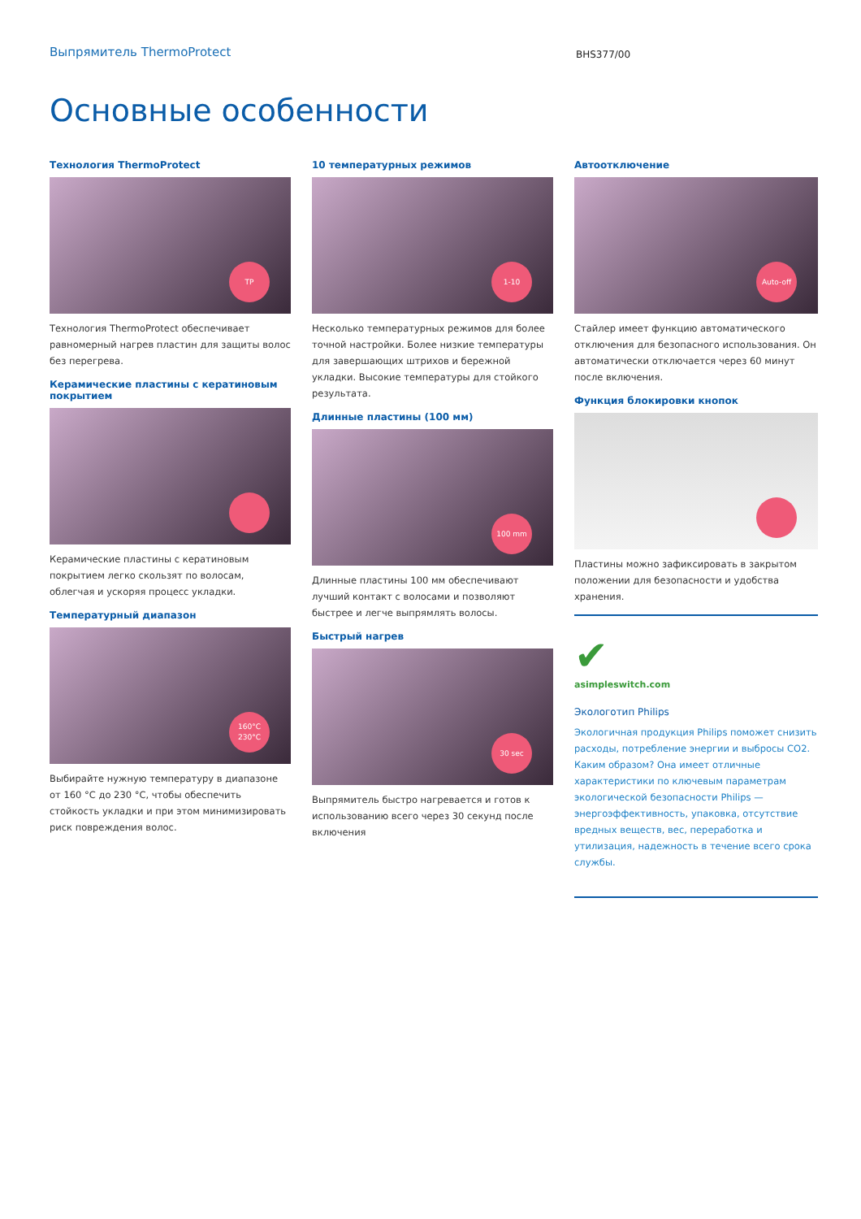Выпрямитель ThermoProtect
BHS377/00
Основные особенности
Технология ThermoProtect
TP
Технология ThermoProtect обеспечивает равномерный нагрев пластин для защиты волос без перегрева.
Керамические пластины с кератиновым покрытием
Керамические пластины с кератиновым покрытием легко скользят по волосам, облегчая и ускоряя процесс укладки.
Температурный диапазон
160°C
230°C
Выбирайте нужную температуру в диапазоне от 160 °C до 230 °C, чтобы обеспечить стойкость укладки и при этом минимизировать риск повреждения волос.
10 температурных режимов
1-10
Несколько температурных режимов для более точной настройки. Более низкие температуры для завершающих штрихов и бережной укладки. Высокие температуры для стойкого результата.
Длинные пластины (100 мм)
100 mm
Длинные пластины 100 мм обеспечивают лучший контакт с волосами и позволяют быстрее и легче выпрямлять волосы.
Быстрый нагрев
30 sec
Выпрямитель быстро нагревается и готов к использованию всего через 30 секунд после включения
Автоотключение
Auto-off
Стайлер имеет функцию автоматического отключения для безопасного использования. Он автоматически отключается через 60 минут после включения.
Функция блокировки кнопок
Пластины можно зафиксировать в закрытом положении для безопасности и удобства хранения.
✔
asimpleswitch.com
Экологотип Philips
Экологичная продукция Philips поможет снизить расходы, потребление энергии и выбросы CO2. Каким образом? Она имеет отличные характеристики по ключевым параметрам экологической безопасности Philips — энергоэффективность, упаковка, отсутствие вредных веществ, вес, переработка и утилизация, надежность в течение всего срока службы.